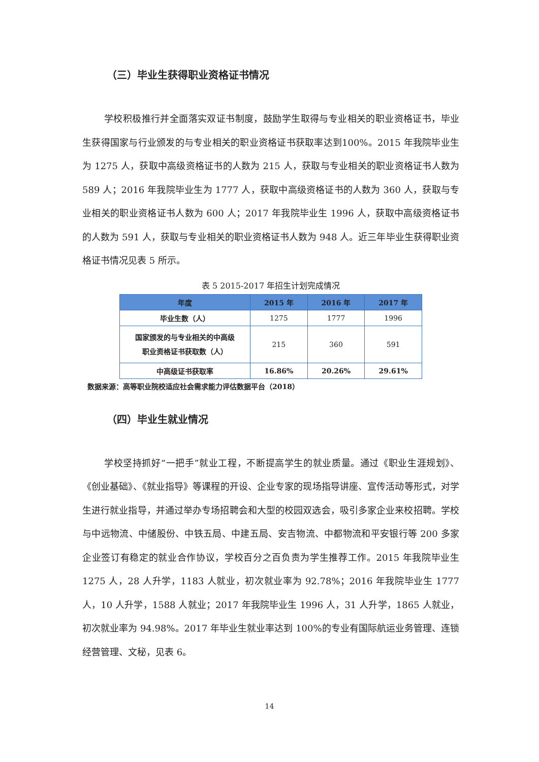（三）毕业生获得职业资格证书情况
学校积极推行并全面落实双证书制度，鼓励学生取得与专业相关的职业资格证书，毕业生获得国家与行业颁发的与专业相关的职业资格证书获取率达到100%。2015 年我院毕业生为 1275 人，获取中高级资格证书的人数为 215 人，获取与专业相关的职业资格证书人数为 589 人；2016 年我院毕业生为 1777 人，获取中高级资格证书的人数为 360 人，获取与专业相关的职业资格证书人数为 600 人；2017 年我院毕业生 1996 人，获取中高级资格证书的人数为 591 人，获取与专业相关的职业资格证书人数为 948 人。近三年毕业生获得职业资格证书情况见表 5 所示。
表 5 2015-2017 年招生计划完成情况
| 年度 | 2015 年 | 2016 年 | 2017 年 |
| --- | --- | --- | --- |
| 毕业生数（人） | 1275 | 1777 | 1996 |
| 国家颁发的与专业相关的中高级 职业资格证书获取数（人） | 215 | 360 | 591 |
| 中高级证书获取率 | 16.86% | 20.26% | 29.61% |
数据来源：高等职业院校适应社会需求能力评估数据平台（2018）
（四）毕业生就业情况
学校坚持抓好“一把手”就业工程，不断提高学生的就业质量。通过《职业生涯规划》、《创业基础》、《就业指导》等课程的开设、企业专家的现场指导讲座、宣传活动等形式，对学生进行就业指导，并通过举办专场招聘会和大型的校园双选会，吸引多家企业来校招聘。学校与中远物流、中储股份、中铁五局、中建五局、安吉物流、中都物流和平安银行等 200 多家企业签订有稳定的就业合作协议，学校百分之百负责为学生推荐工作。2015 年我院毕业生 1275 人，28 人升学，1183 人就业，初次就业率为 92.78%；2016 年我院毕业生 1777 人，10 人升学，1588 人就业；2017 年我院毕业生 1996 人，31 人升学，1865 人就业，初次就业率为 94.98%。2017 年毕业生就业率达到 100%的专业有国际航运业务管理、连锁经营管理、文秘，见表 6。
14